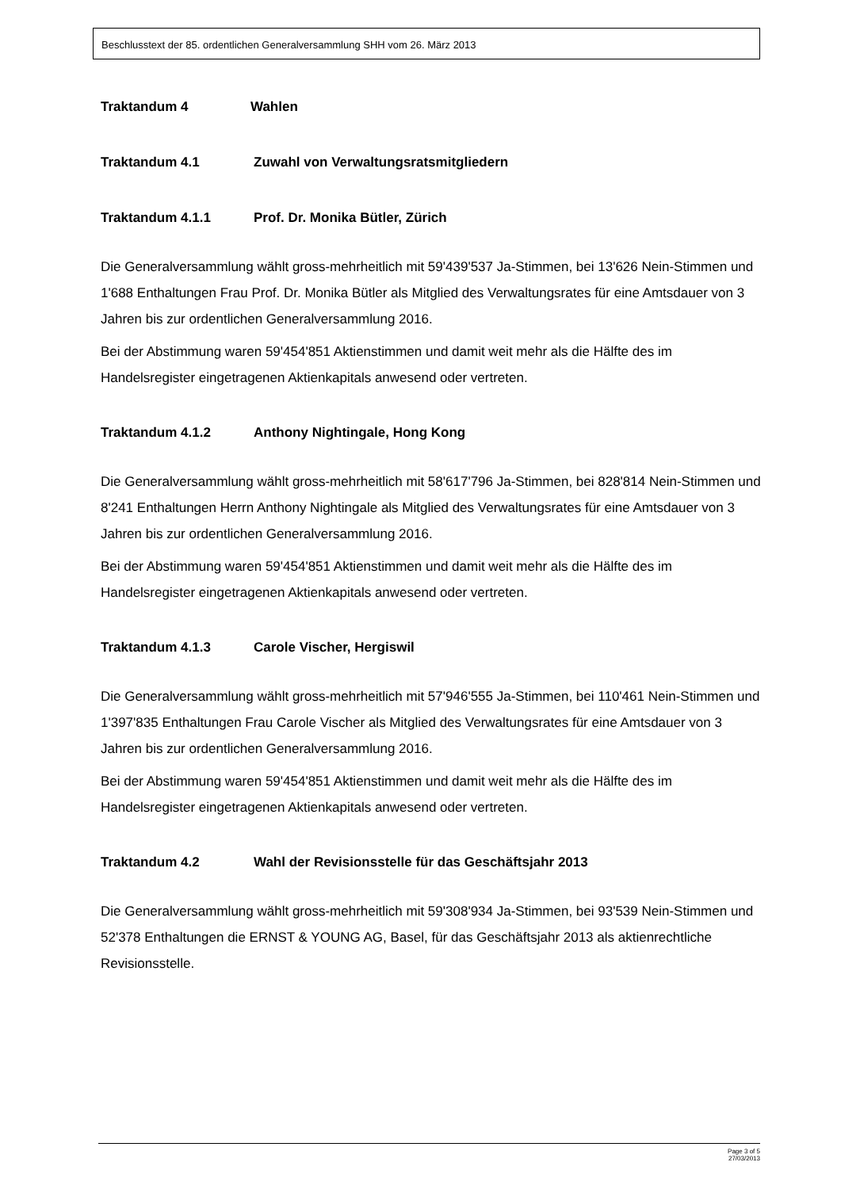Beschlusstext der 85. ordentlichen Generalversammlung SHH vom 26. März 2013
Traktandum 4 Wahlen
Traktandum 4.1 Zuwahl von Verwaltungsratsmitgliedern
Traktandum 4.1.1 Prof. Dr. Monika Bütler, Zürich
Die Generalversammlung wählt gross-mehrheitlich mit 59'439'537 Ja-Stimmen, bei 13'626 Nein-Stimmen und 1'688 Enthaltungen Frau Prof. Dr. Monika Bütler als Mitglied des Verwaltungsrates für eine Amtsdauer von 3 Jahren bis zur ordentlichen Generalversammlung 2016.
Bei der Abstimmung waren 59'454'851 Aktienstimmen und damit weit mehr als die Hälfte des im Handelsregister eingetragenen Aktienkapitals anwesend oder vertreten.
Traktandum 4.1.2 Anthony Nightingale, Hong Kong
Die Generalversammlung wählt gross-mehrheitlich mit 58'617'796 Ja-Stimmen, bei 828'814 Nein-Stimmen und 8'241 Enthaltungen Herrn Anthony Nightingale als Mitglied des Verwaltungsrates für eine Amtsdauer von 3 Jahren bis zur ordentlichen Generalversammlung 2016.
Bei der Abstimmung waren 59'454'851 Aktienstimmen und damit weit mehr als die Hälfte des im Handelsregister eingetragenen Aktienkapitals anwesend oder vertreten.
Traktandum 4.1.3 Carole Vischer, Hergiswil
Die Generalversammlung wählt gross-mehrheitlich mit 57'946'555 Ja-Stimmen, bei 110'461 Nein-Stimmen und 1'397'835 Enthaltungen Frau Carole Vischer als Mitglied des Verwaltungsrates für eine Amtsdauer von 3 Jahren bis zur ordentlichen Generalversammlung 2016.
Bei der Abstimmung waren 59'454'851 Aktienstimmen und damit weit mehr als die Hälfte des im Handelsregister eingetragenen Aktienkapitals anwesend oder vertreten.
Traktandum 4.2 Wahl der Revisionsstelle für das Geschäftsjahr 2013
Die Generalversammlung wählt gross-mehrheitlich mit 59'308'934 Ja-Stimmen, bei 93'539 Nein-Stimmen und 52'378 Enthaltungen die ERNST & YOUNG AG, Basel, für das Geschäftsjahr 2013 als aktienrechtliche Revisionsstelle.
Page 3 of 5
27/03/2013